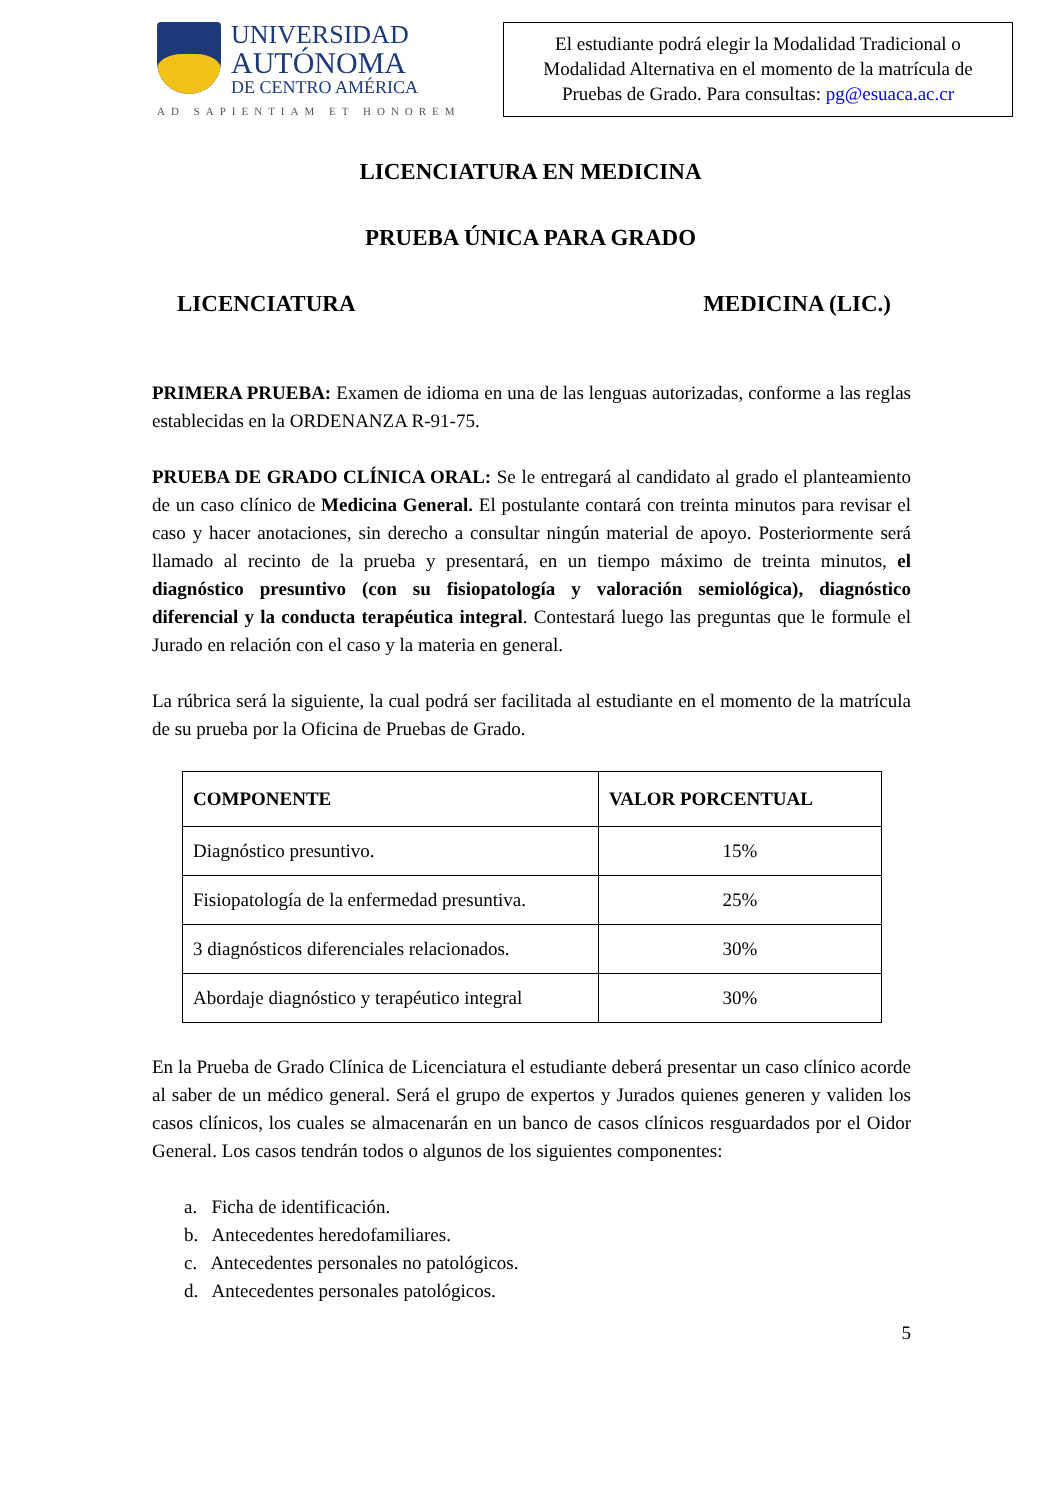UNIVERSIDAD
AUTÓNOMA
DE CENTRO AMÉRICA
AD SAPIENTIAM ET HONOREM
El estudiante podrá elegir la Modalidad Tradicional o Modalidad Alternativa en el momento de la matrícula de Pruebas de Grado. Para consultas: pg@esuaca.ac.cr
LICENCIATURA EN MEDICINA
PRUEBA ÚNICA PARA GRADO
LICENCIATURA MEDICINA (LIC.)
PRIMERA PRUEBA: Examen de idioma en una de las lenguas autorizadas, conforme a las reglas establecidas en la ORDENANZA R-91-75.
PRUEBA DE GRADO CLÍNICA ORAL: Se le entregará al candidato al grado el planteamiento de un caso clínico de Medicina General. El postulante contará con treinta minutos para revisar el caso y hacer anotaciones, sin derecho a consultar ningún material de apoyo. Posteriormente será llamado al recinto de la prueba y presentará, en un tiempo máximo de treinta minutos, el diagnóstico presuntivo (con su fisiopatología y valoración semiológica), diagnóstico diferencial y la conducta terapéutica integral. Contestará luego las preguntas que le formule el Jurado en relación con el caso y la materia en general.
La rúbrica será la siguiente, la cual podrá ser facilitada al estudiante en el momento de la matrícula de su prueba por la Oficina de Pruebas de Grado.
| COMPONENTE | VALOR PORCENTUAL |
| --- | --- |
| Diagnóstico presuntivo. | 15% |
| Fisiopatología de la enfermedad presuntiva. | 25% |
| 3 diagnósticos diferenciales relacionados. | 30% |
| Abordaje diagnóstico y terapéutico integral | 30% |
En la Prueba de Grado Clínica de Licenciatura el estudiante deberá presentar un caso clínico acorde al saber de un médico general. Será el grupo de expertos y Jurados quienes generen y validen los casos clínicos, los cuales se almacenarán en un banco de casos clínicos resguardados por el Oidor General. Los casos tendrán todos o algunos de los siguientes componentes:
a. Ficha de identificación.
b. Antecedentes heredofamiliares.
c. Antecedentes personales no patológicos.
d. Antecedentes personales patológicos.
5